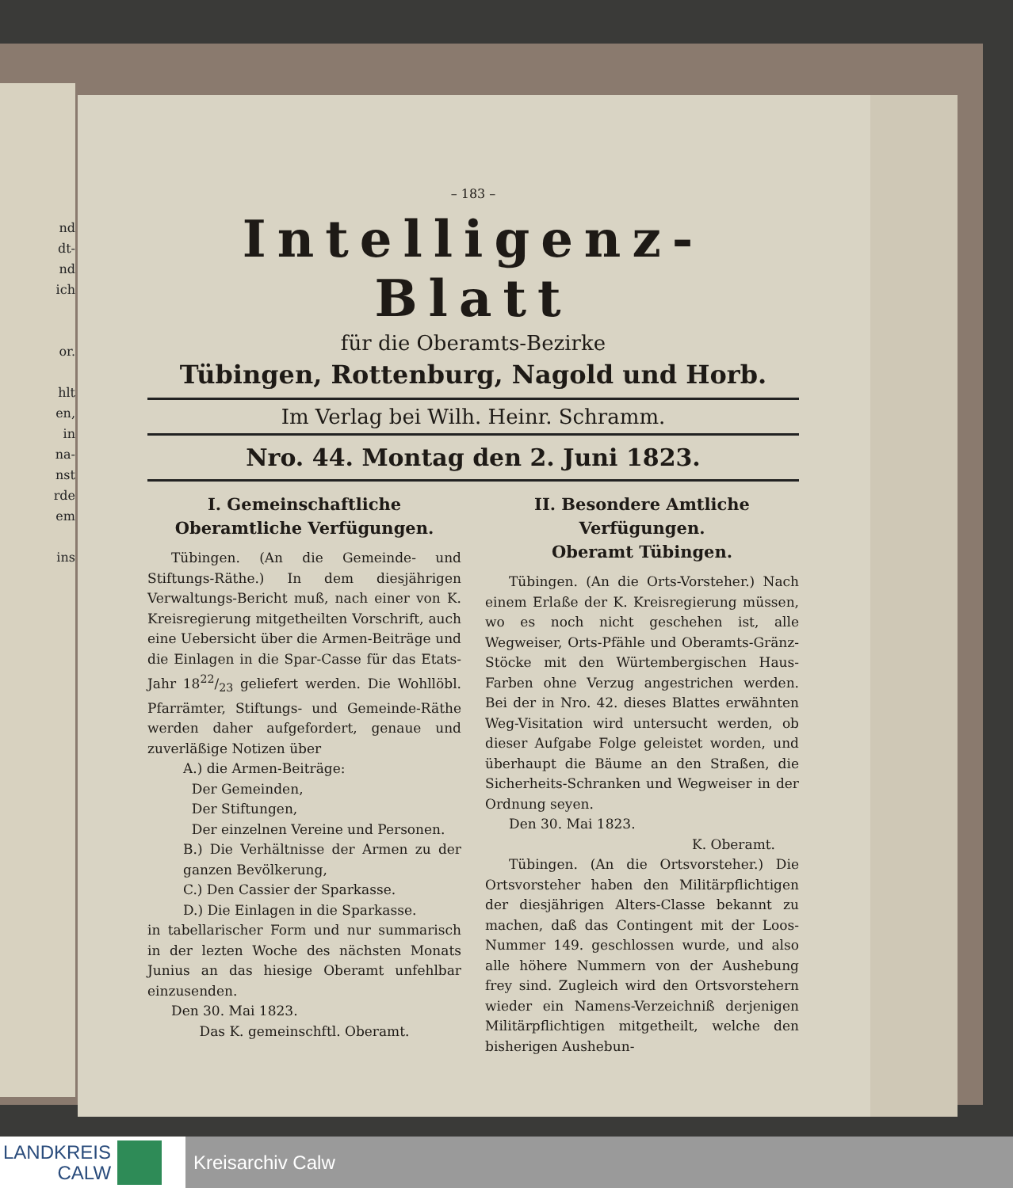nd
dt-
nd
ich
or.
hlt
en,
in
na-
nst
rde
em
ins
– 183 –
Intelligenz-Blatt
für die Oberamts-Bezirke
Tübingen, Rottenburg, Nagold und Horb.
Im Verlag bei Wilh. Heinr. Schramm.
Nro. 44. Montag den 2. Juni 1823.
I. Gemeinschaftliche Oberamtliche Verfügungen.
Tübingen. (An die Gemeinde- und Stiftungs-Räthe.) In dem diesjährigen Verwaltungs-Bericht muß, nach einer von K. Kreisregierung mitgetheilten Vorschrift, auch eine Uebersicht über die Armen-Beiträge und die Einlagen in die Spar-Casse für das Etats-Jahr 1822/23 geliefert werden. Die Wohllöbl. Pfarrämter, Stiftungs- und Gemeinde-Räthe werden daher aufgefordert, genaue und zuverläßige Notizen über
A.) die Armen-Beiträge:
Der Gemeinden,
Der Stiftungen,
Der einzelnen Vereine und Personen.
B.) Die Verhältnisse der Armen zu der ganzen Bevölkerung,
C.) Den Cassier der Sparkasse.
D.) Die Einlagen in die Sparkasse.
in tabellarischer Form und nur summarisch in der lezten Woche des nächsten Monats Junius an das hiesige Oberamt unfehlbar einzusenden.
Den 30. Mai 1823.
Das K. gemeinschftl. Oberamt.
II. Besondere Amtliche Verfügungen.
Oberamt Tübingen.
Tübingen. (An die Orts-Vorsteher.) Nach einem Erlaße der K. Kreisregierung müssen, wo es noch nicht geschehen ist, alle Wegweiser, Orts-Pfähle und Oberamts-Gränz-Stöcke mit den Würtembergischen Haus-Farben ohne Verzug angestrichen werden. Bei der in Nro. 42. dieses Blattes erwähnten Weg-Visitation wird untersucht werden, ob dieser Aufgabe Folge geleistet worden, und überhaupt die Bäume an den Straßen, die Sicherheits-Schranken und Wegweiser in der Ordnung seyen.
Den 30. Mai 1823.
K. Oberamt.
Tübingen. (An die Ortsvorsteher.) Die Ortsvorsteher haben den Militärpflichtigen der diesjährigen Alters-Classe bekannt zu machen, daß das Contingent mit der Loos-Nummer 149. geschlossen wurde, und also alle höhere Nummern von der Aushebung frey sind. Zugleich wird den Ortsvorstehern wieder ein Namens-Verzeichniß derjenigen Militärpflichtigen mitgetheilt, welche den bisherigen Aushebun-
LANDKREIS
CALW
Kreisarchiv Calw